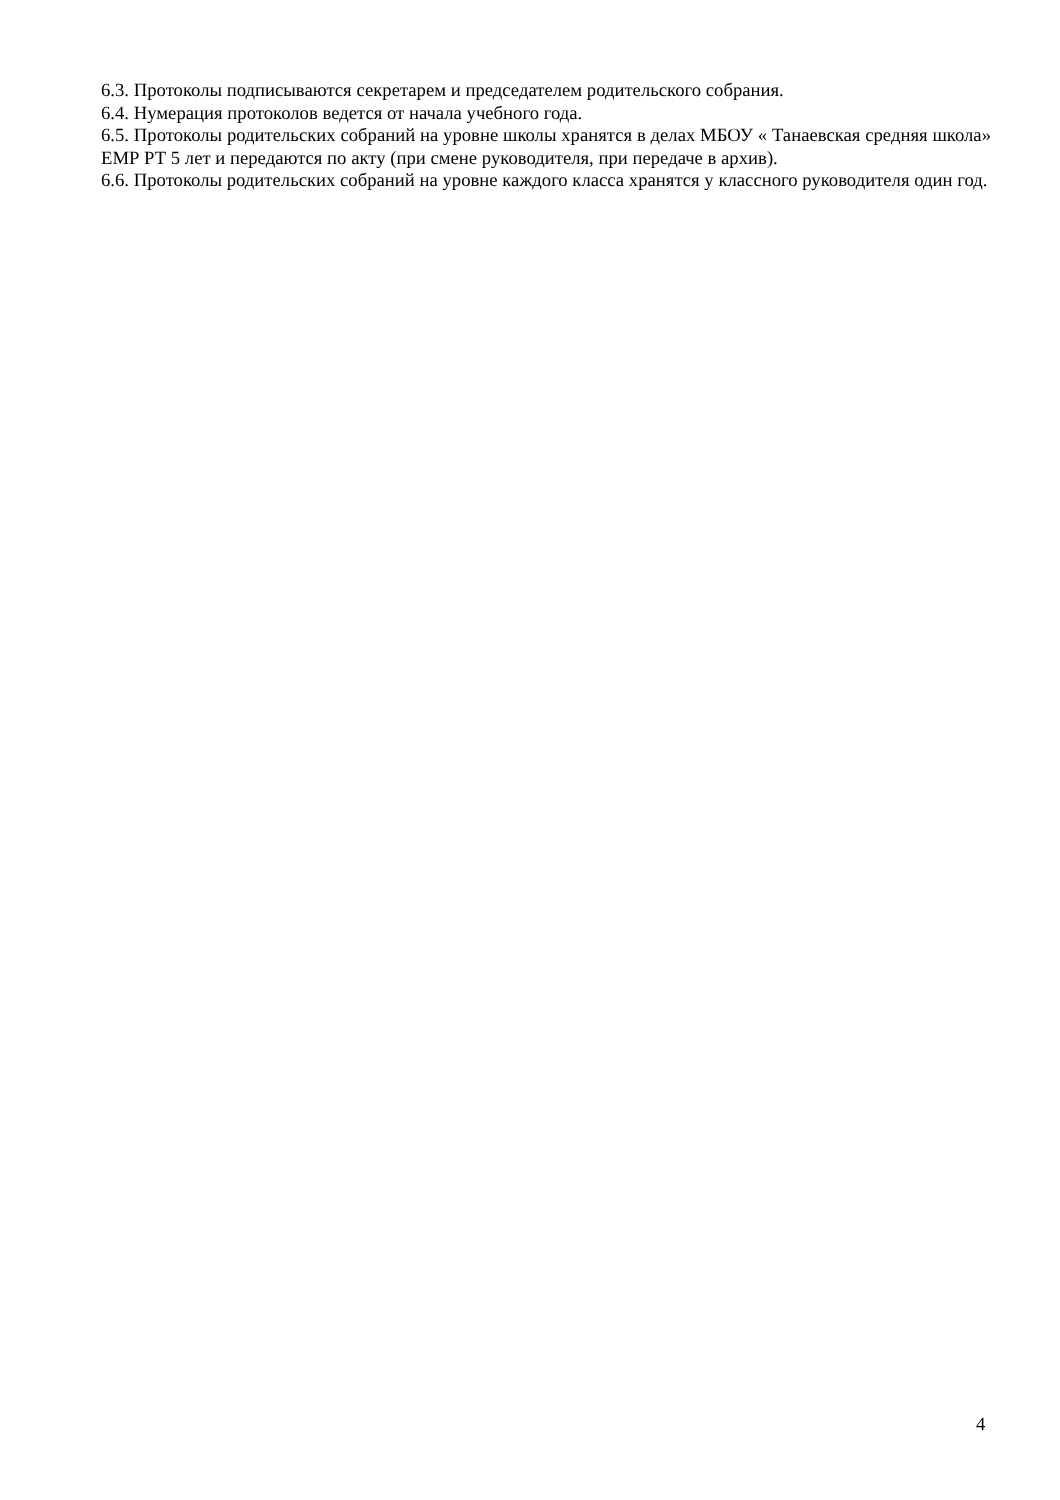6.3. Протоколы подписываются секретарем и председателем родительского собрания.
6.4. Нумерация протоколов ведется от начала учебного года.
6.5. Протоколы родительских собраний на уровне школы хранятся в делах МБОУ « Танаевская средняя школа» ЕМР РТ 5 лет и передаются по акту (при смене руководителя, при передаче в архив).
6.6. Протоколы родительских собраний на уровне каждого класса хранятся у классного руководителя один год.
4